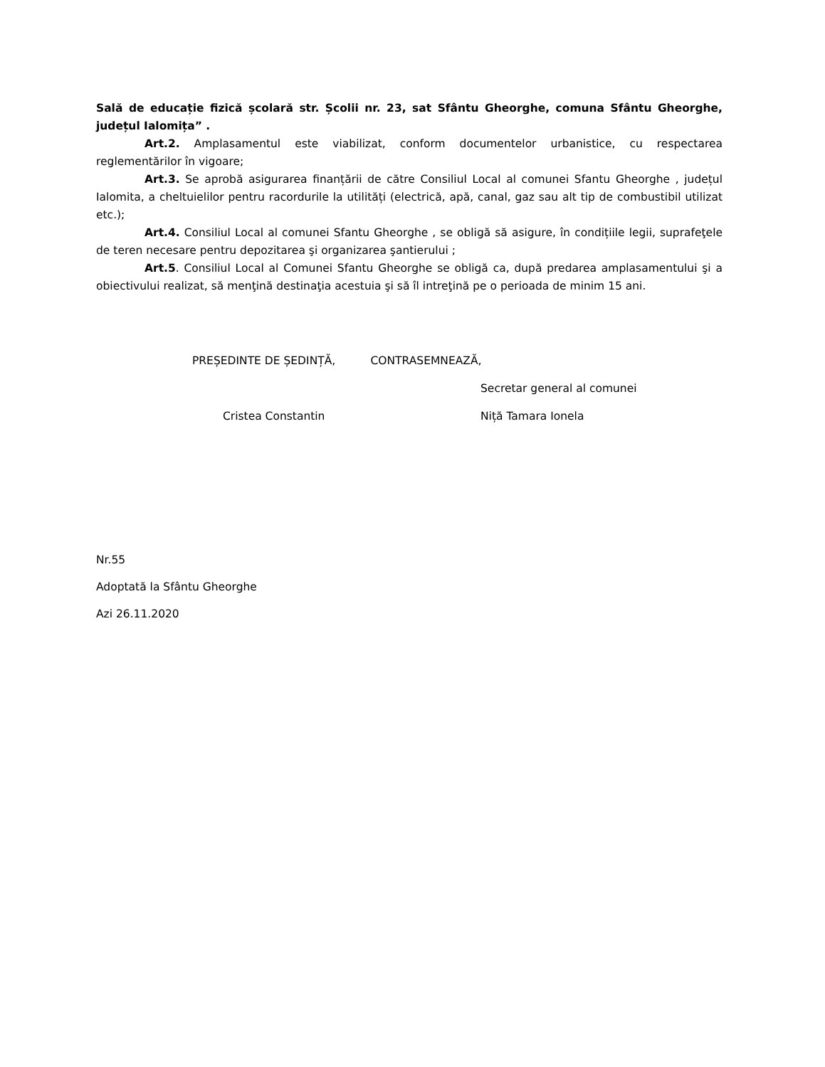Sală de educație fizică școlară str. Școlii nr. 23, sat Sfântu Gheorghe, comuna Sfântu Gheorghe, județul Ialomița” .
Art.2. Amplasamentul este viabilizat, conform documentelor urbanistice, cu respectarea reglementărilor în vigoare;
Art.3. Se aprobă asigurarea finanțării de către Consiliul Local al comunei Sfantu Gheorghe , județul Ialomita, a cheltuielilor pentru racordurile la utilități (electrică, apă, canal, gaz sau alt tip de combustibil utilizat etc.);
Art.4. Consiliul Local al comunei Sfantu Gheorghe , se obligă să asigure, în condițiile legii, suprafeţele de teren necesare pentru depozitarea şi organizarea şantierului ;
Art.5. Consiliul Local al Comunei Sfantu Gheorghe se obligă ca, după predarea amplasamentului şi a obiectivului realizat, să menţină destinaţia acestuia şi să îl intreţină pe o perioada de minim 15 ani.
PREȘEDINTE DE ȘEDINȚĂ, CONTRASEMNEAZĂ,
Secretar general al comunei
Cristea Constantin
Niță Tamara Ionela
Nr.55
Adoptată la Sfântu Gheorghe
Azi 26.11.2020